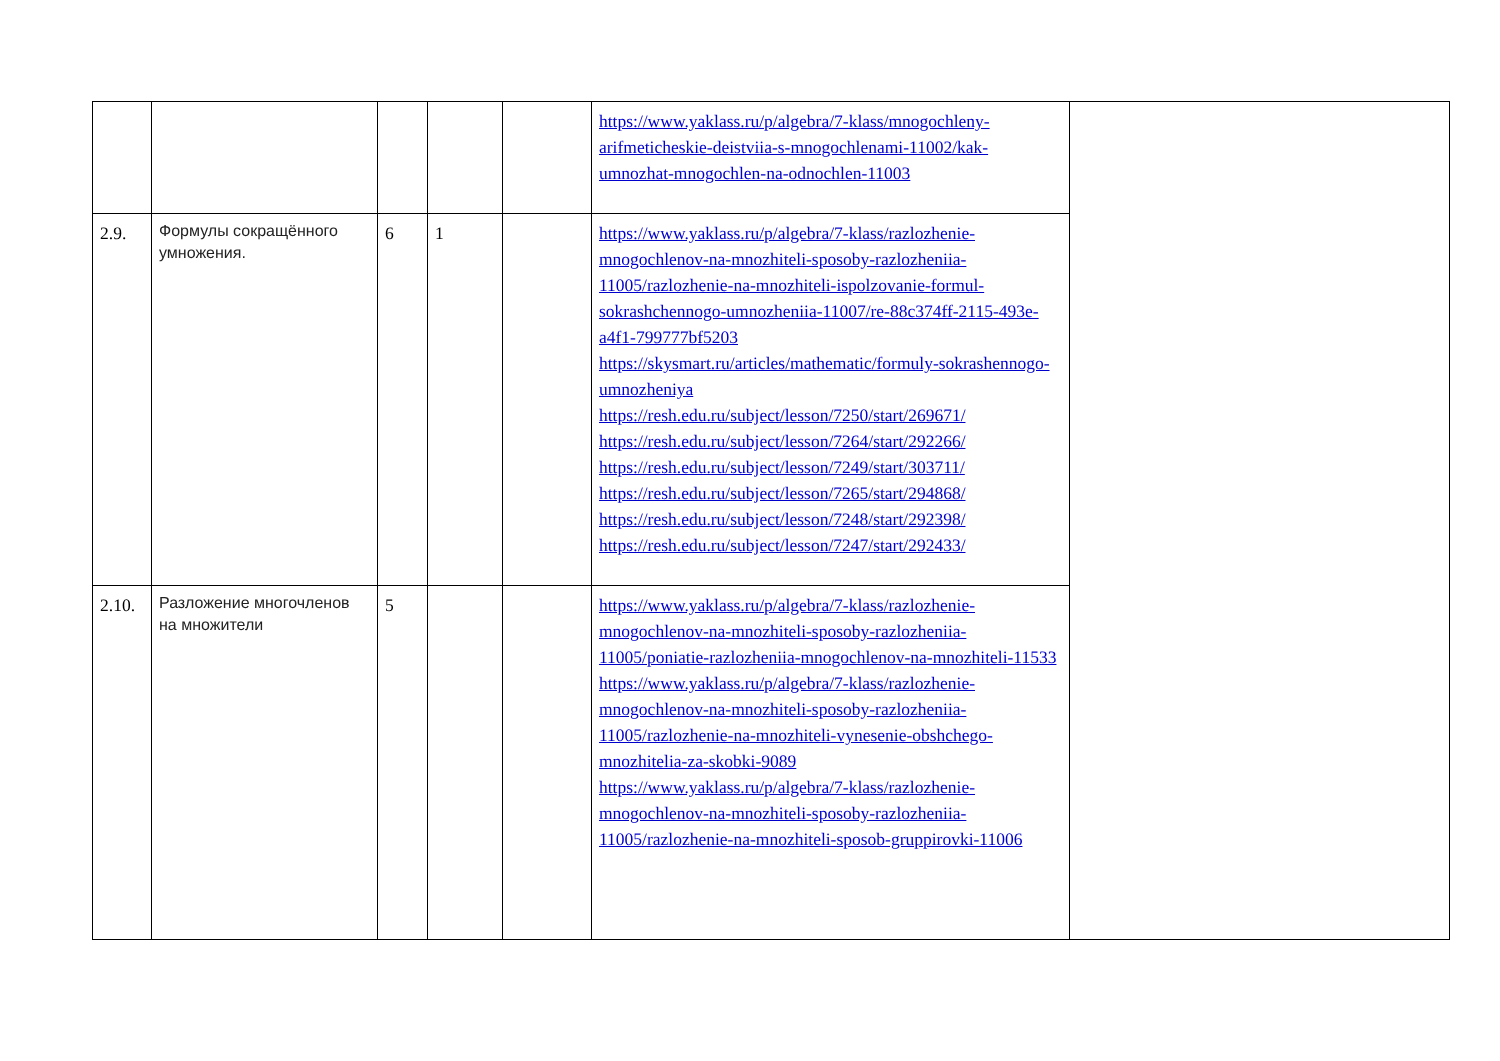| | | | | | https://www.yaklass.ru/p/algebra/7-klass/mnogochleny-arifmeticheskie-deistviia-s-mnogochlenami-11002/kak-umnozhat-mnogochlen-na-odnochlen-11003 | |
| 2.9. | Формулы сокращённого умножения. | 6 | 1 | | https://www.yaklass.ru/p/algebra/7-klass/razlozhenie-mnogochlenov-na-mnozhiteli-sposoby-razlozheniia-11005/razlozhenie-na-mnozhiteli-ispolzovanie-formul-sokrashchennogo-umnozheniia-11007/re-88c374ff-2115-493e-a4f1-799777bf5203 https://skysmart.ru/articles/mathematic/formuly-sokrashennogo-umnozheniya https://resh.edu.ru/subject/lesson/7250/start/269671/ https://resh.edu.ru/subject/lesson/7264/start/292266/ https://resh.edu.ru/subject/lesson/7249/start/303711/ https://resh.edu.ru/subject/lesson/7265/start/294868/ https://resh.edu.ru/subject/lesson/7248/start/292398/ https://resh.edu.ru/subject/lesson/7247/start/292433/ | |
| 2.10. | Разложение многочленов на множители | 5 | | | https://www.yaklass.ru/p/algebra/7-klass/razlozhenie-mnogochlenov-na-mnozhiteli-sposoby-razlozheniia-11005/poniatie-razlozheniia-mnogochlenov-na-mnozhiteli-11533 https://www.yaklass.ru/p/algebra/7-klass/razlozhenie-mnogochlenov-na-mnozhiteli-sposoby-razlozheniia-11005/razlozhenie-na-mnozhiteli-vynesenie-obshchego-mnozhitelia-za-skobki-9089 https://www.yaklass.ru/p/algebra/7-klass/razlozhenie-mnogochlenov-na-mnozhiteli-sposoby-razlozheniia-11005/razlozhenie-na-mnozhiteli-sposob-gruppirovki-11006 | |